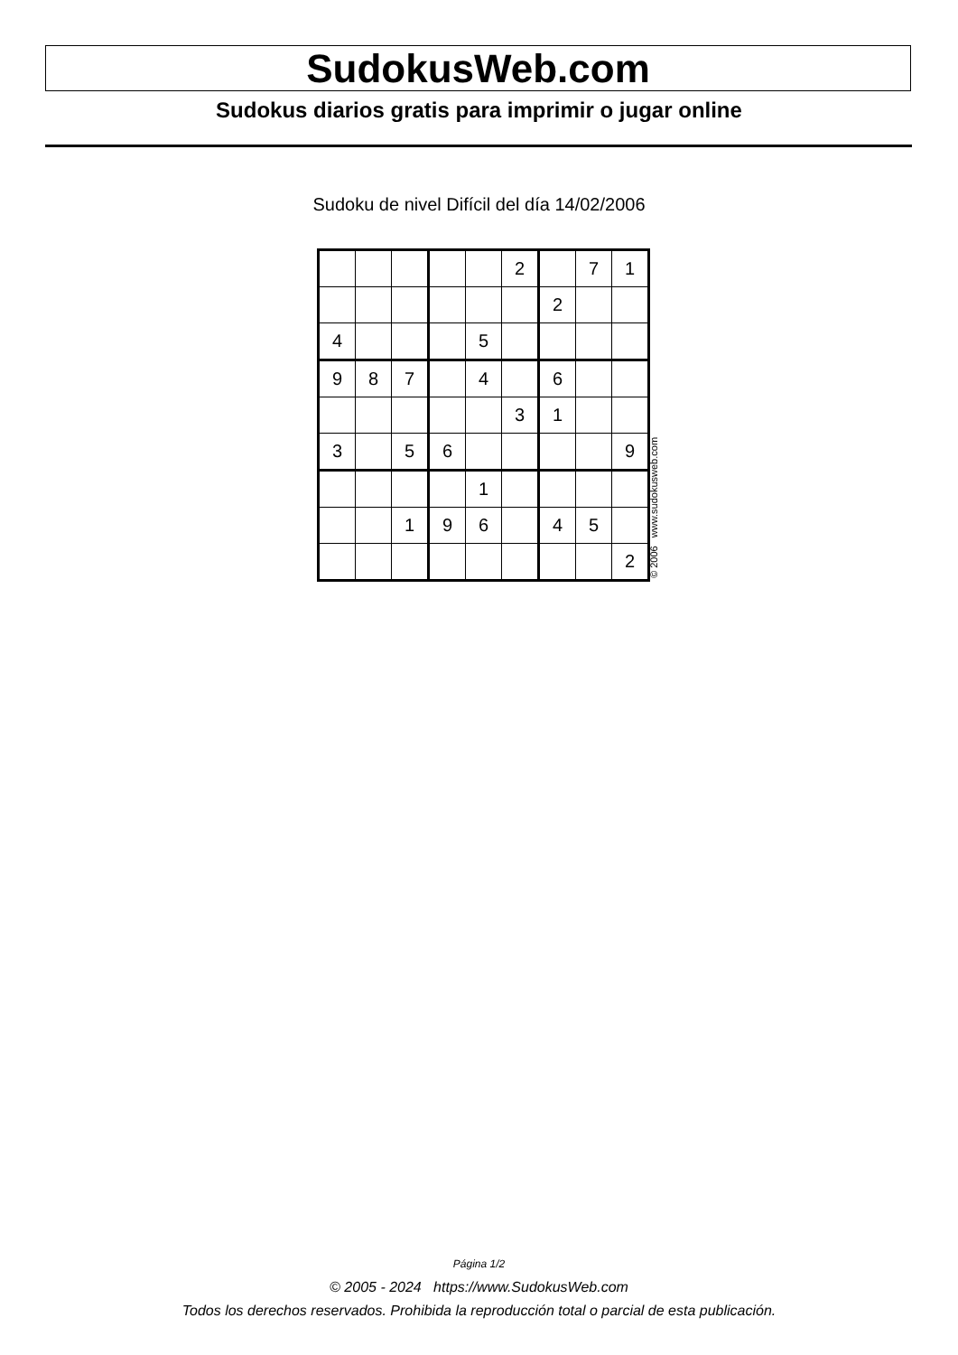SudokusWeb.com
Sudokus diarios gratis para imprimir o jugar online
Sudoku de nivel Difícil del día 14/02/2006
| | | | | | 2 | | 7 | 1 |
| | | | | | | 2 | | |
| 4 | | | | 5 | | | | |
| 9 | 8 | 7 | | 4 | | 6 | | |
| | | | | | 3 | 1 | | |
| 3 | | 5 | 6 | | | | | 9 |
| | | | | 1 | | | | |
| | | 1 | 9 | 6 | | 4 | 5 | |
| | | | | | | | | 2 |
© 2006 www.sudokusweb.com
Página 1/2
© 2005 - 2024 https://www.SudokusWeb.com
Todos los derechos reservados. Prohibida la reproducción total o parcial de esta publicación.